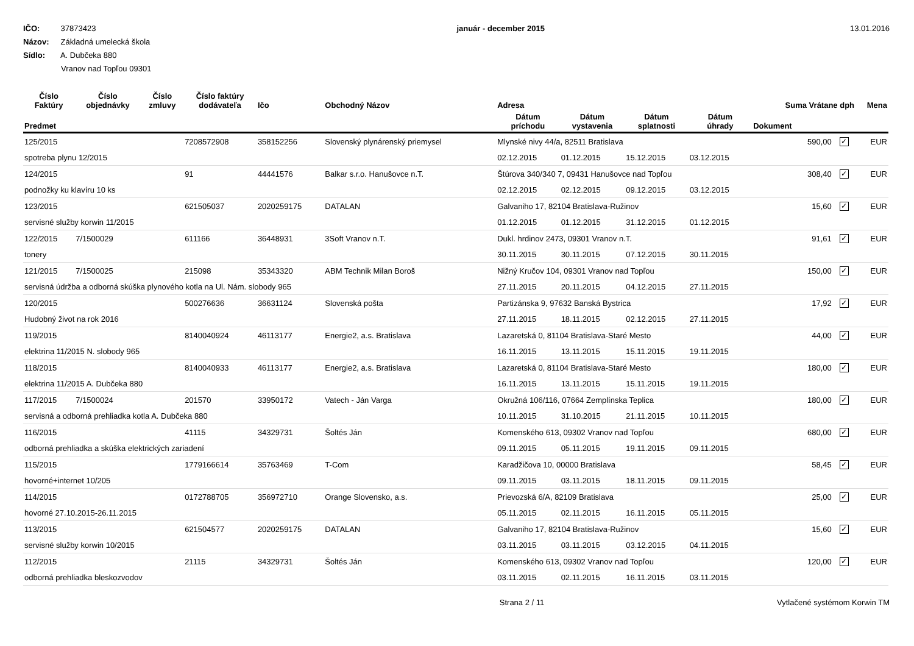IČO: 37873423
Názov: Základná umelecká škola
Sídlo: A. Dubčeka 880
Vranov nad Topľou 09301
január - december 2015 13.01.2016
| Číslo Faktúry | Číslo objednávky | Číslo zmluvy | Číslo faktúry dodávateľa | Ičo | Obchodný Názov | Adresa | | | | Suma Vrátane dph | | Mena |
| --- | --- | --- | --- | --- | --- | --- | --- | --- | --- | --- | --- | --- |
| Predmet | | | | | | Dátum príchodu | Dátum vystavenia | Dátum splatnosti | Dátum úhrady | Dokument | | |
| 125/2015 | | | 7208572908 | 358152256 | Slovenský plynárenský priemysel | Mlynské nivy 44/a, 82511 Bratislava | | | | 590,00 | ✓ | EUR |
| spotreba plynu 12/2015 | | | | | | 02.12.2015 | 01.12.2015 | 15.12.2015 | 03.12.2015 | | | |
| 124/2015 | | | 91 | 44441576 | Balkar s.r.o. Hanušovce n.T. | Štúrova 340/340 7, 09431 Hanušovce nad Topľou | | | | 308,40 | ✓ | EUR |
| podnožky ku klavíru 10 ks | | | | | | 02.12.2015 | 02.12.2015 | 09.12.2015 | 03.12.2015 | | | |
| 123/2015 | | | 621505037 | 2020259175 | DATALAN | Galvaniho 17, 82104 Bratislava-Ružinov | | | | 15,60 | ✓ | EUR |
| servisné služby korwin 11/2015 | | | | | | 01.12.2015 | 01.12.2015 | 31.12.2015 | 01.12.2015 | | | |
| 122/2015 | 7/1500029 | | 611166 | 36448931 | 3Soft Vranov n.T. | Dukl. hrdinov 2473, 09301 Vranov n.T. | | | | 91,61 | ✓ | EUR |
| tonery | | | | | | 30.11.2015 | 30.11.2015 | 07.12.2015 | 30.11.2015 | | | |
| 121/2015 | 7/1500025 | | 215098 | 35343320 | ABM Technik Milan Boroš | Nižný Kručov 104, 09301 Vranov nad Topľou | | | | 150,00 | ✓ | EUR |
| servisná údržba a odborná skúška plynového kotla na Ul. Nám. slobody 965 | | | | | | 27.11.2015 | 20.11.2015 | 04.12.2015 | 27.11.2015 | | | |
| 120/2015 | | | 500276636 | 36631124 | Slovenská pošta | Partizánska 9, 97632 Banská Bystrica | | | | 17,92 | ✓ | EUR |
| Hudobný život na rok 2016 | | | | | | 27.11.2015 | 18.11.2015 | 02.12.2015 | 27.11.2015 | | | |
| 119/2015 | | | 8140040924 | 46113177 | Energie2, a.s. Bratislava | Lazaretská 0, 81104 Bratislava-Staré Mesto | | | | 44,00 | ✓ | EUR |
| elektrina 11/2015 N. slobody 965 | | | | | | 16.11.2015 | 13.11.2015 | 15.11.2015 | 19.11.2015 | | | |
| 118/2015 | | | 8140040933 | 46113177 | Energie2, a.s. Bratislava | Lazaretská 0, 81104 Bratislava-Staré Mesto | | | | 180,00 | ✓ | EUR |
| elektrina 11/2015 A. Dubčeka 880 | | | | | | 16.11.2015 | 13.11.2015 | 15.11.2015 | 19.11.2015 | | | |
| 117/2015 | 7/1500024 | | 201570 | 33950172 | Vatech - Ján Varga | Okružná 106/116, 07664 Zemplínska Teplica | | | | 180,00 | ✓ | EUR |
| servisná a odborná prehliadka kotla A. Dubčeka 880 | | | | | | 10.11.2015 | 31.10.2015 | 21.11.2015 | 10.11.2015 | | | |
| 116/2015 | | | 41115 | 34329731 | Šoltés Ján | Komenského 613, 09302 Vranov nad Topľou | | | | 680,00 | ✓ | EUR |
| odborná prehliadka a skúška elektrických zariadení | | | | | | 09.11.2015 | 05.11.2015 | 19.11.2015 | 09.11.2015 | | | |
| 115/2015 | | | 1779166614 | 35763469 | T-Com | Karadžičova 10, 00000 Bratislava | | | | 58,45 | ✓ | EUR |
| hovorné+internet 10/205 | | | | | | 09.11.2015 | 03.11.2015 | 18.11.2015 | 09.11.2015 | | | |
| 114/2015 | | | 0172788705 | 356972710 | Orange Slovensko, a.s. | Prievozská 6/A, 82109 Bratislava | | | | 25,00 | ✓ | EUR |
| hovorné 27.10.2015-26.11.2015 | | | | | | 05.11.2015 | 02.11.2015 | 16.11.2015 | 05.11.2015 | | | |
| 113/2015 | | | 621504577 | 2020259175 | DATALAN | Galvaniho 17, 82104 Bratislava-Ružinov | | | | 15,60 | ✓ | EUR |
| servisné služby korwin 10/2015 | | | | | | 03.11.2015 | 03.11.2015 | 03.12.2015 | 04.11.2015 | | | |
| 112/2015 | | | 21115 | 34329731 | Šoltés Ján | Komenského 613, 09302 Vranov nad Topľou | | | | 120,00 | ✓ | EUR |
| odborná prehliadka bleskozvodov | | | | | | 03.11.2015 | 02.11.2015 | 16.11.2015 | 03.11.2015 | | | |
Strana 2 / 11 Vytlačené systémom Korwin TM